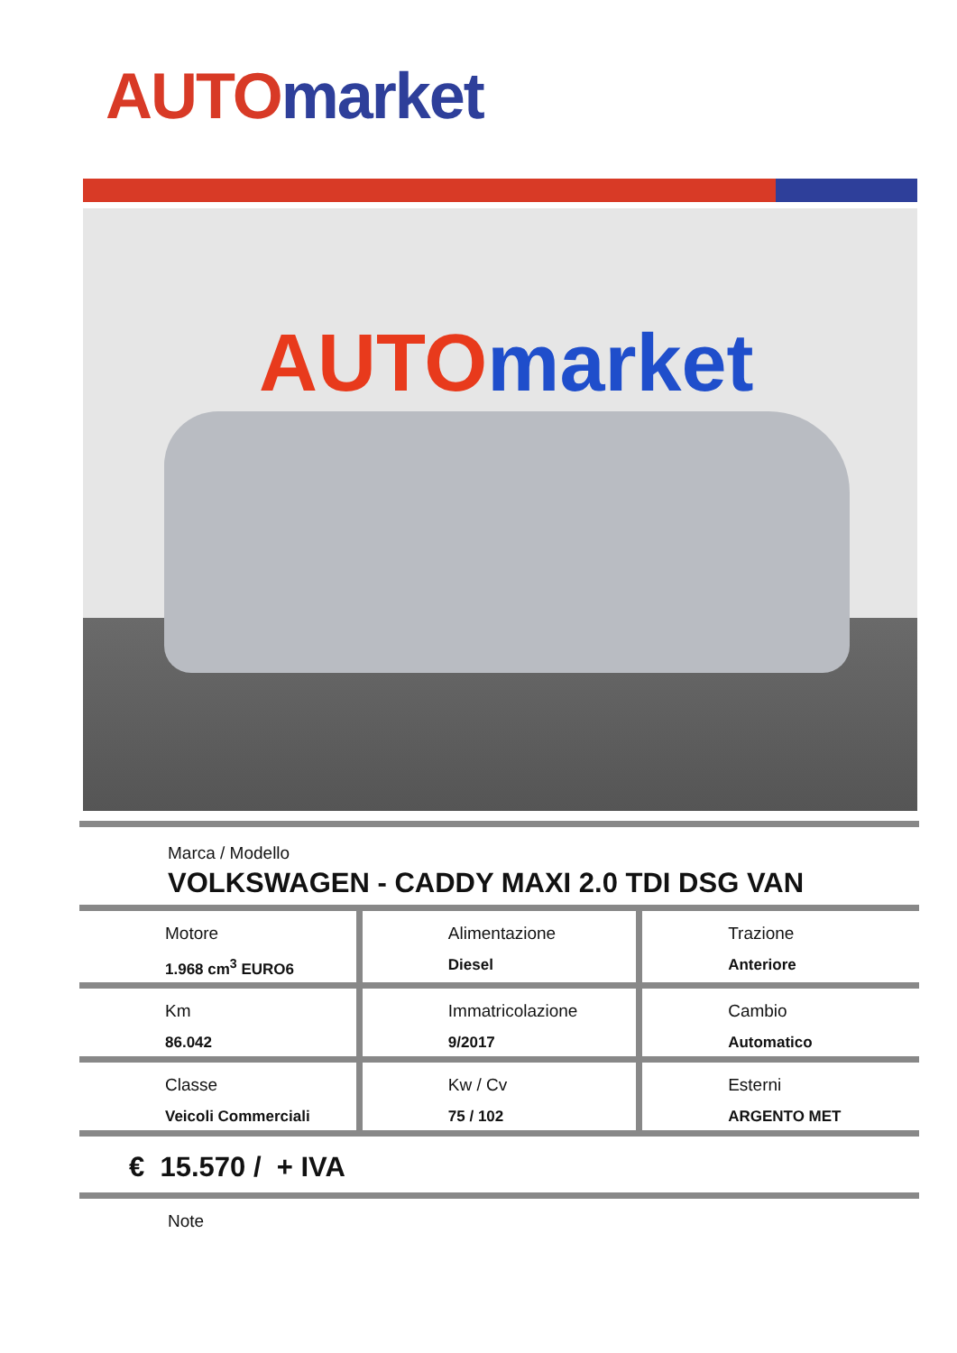AUTO market
AUTO market
Marca / Modello
VOLKSWAGEN - CADDY MAXI 2.0 TDI DSG VAN
| Motore 1.968 cm<sup>3</sup> EURO6 | Alimentazione Diesel | Trazione Anteriore |
| Km 86.042 | Immatricolazione 9/2017 | Cambio Automatico |
| Classe Veicoli Commerciali | Kw / Cv 75 / 102 | Esterni ARGENTO MET |
€ 15.570 / + IVA
Note